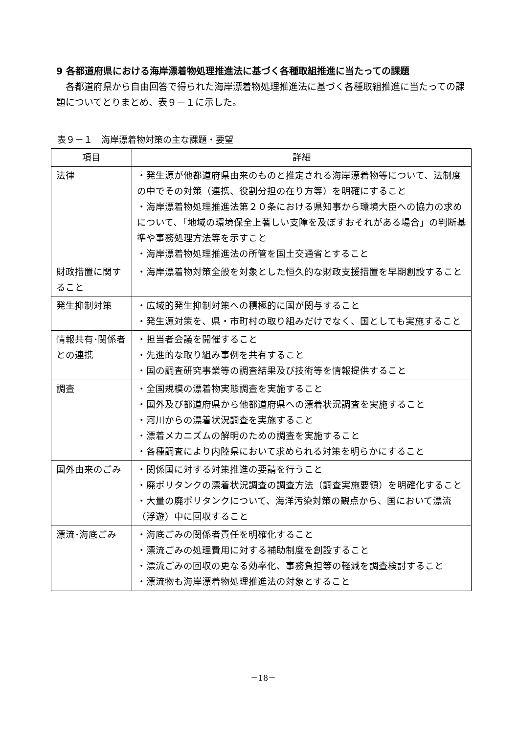9 各都道府県における海岸漂着物処理推進法に基づく各種取組推進に当たっての課題
各都道府県から自由回答で得られた海岸漂着物処理推進法に基づく各種取組推進に当たっての課題についてとりまとめ、表９－１に示した。
表９－１　海岸漂着物対策の主な課題・要望
| 項目 | 詳細 |
| --- | --- |
| 法律 | ・発生源が他都道府県由来のものと推定される海岸漂着物等について、法制度の中でその対策（連携、役割分担の在り方等）を明確にすること ・海岸漂着物処理推進法第２０条における県知事から環境大臣への協力の求めについて、「地域の環境保全上著しい支障を及ぼすおそれがある場合」の判断基準や事務処理方法等を示すこと ・海岸漂着物処理推進法の所管を国土交通省とすること |
| 財政措置に関すること | ・海岸漂着物対策全般を対象とした恒久的な財政支援措置を早期創設すること |
| 発生抑制対策 | ・広域的発生抑制対策への積極的に国が関与すること ・発生源対策を、県・市町村の取り組みだけでなく、国としても実施すること |
| 情報共有･関係者との連携 | ・担当者会議を開催すること ・先進的な取り組み事例を共有すること ・国の調査研究事業等の調査結果及び技術等を情報提供すること |
| 調査 | ・全国規模の漂着物実態調査を実施すること ・国外及び都道府県から他都道府県への漂着状況調査を実施すること ・河川からの漂着状況調査を実施すること ・漂着メカニズムの解明のための調査を実施すること ・各種調査により内陸県において求められる対策を明らかにすること |
| 国外由来のごみ | ・関係国に対する対策推進の要請を行うこと ・廃ポリタンクの漂着状況調査の調査方法（調査実施要領）を明確化すること ・大量の廃ポリタンクについて、海洋汚染対策の観点から、国において漂流（浮遊）中に回収すること |
| 漂流･海底ごみ | ・海底ごみの関係者責任を明確化すること ・漂流ごみの処理費用に対する補助制度を創設すること ・漂流ごみの回収の更なる効率化、事務負担等の軽減を調査検討すること ・漂流物も海岸漂着物処理推進法の対象とすること |
－18－